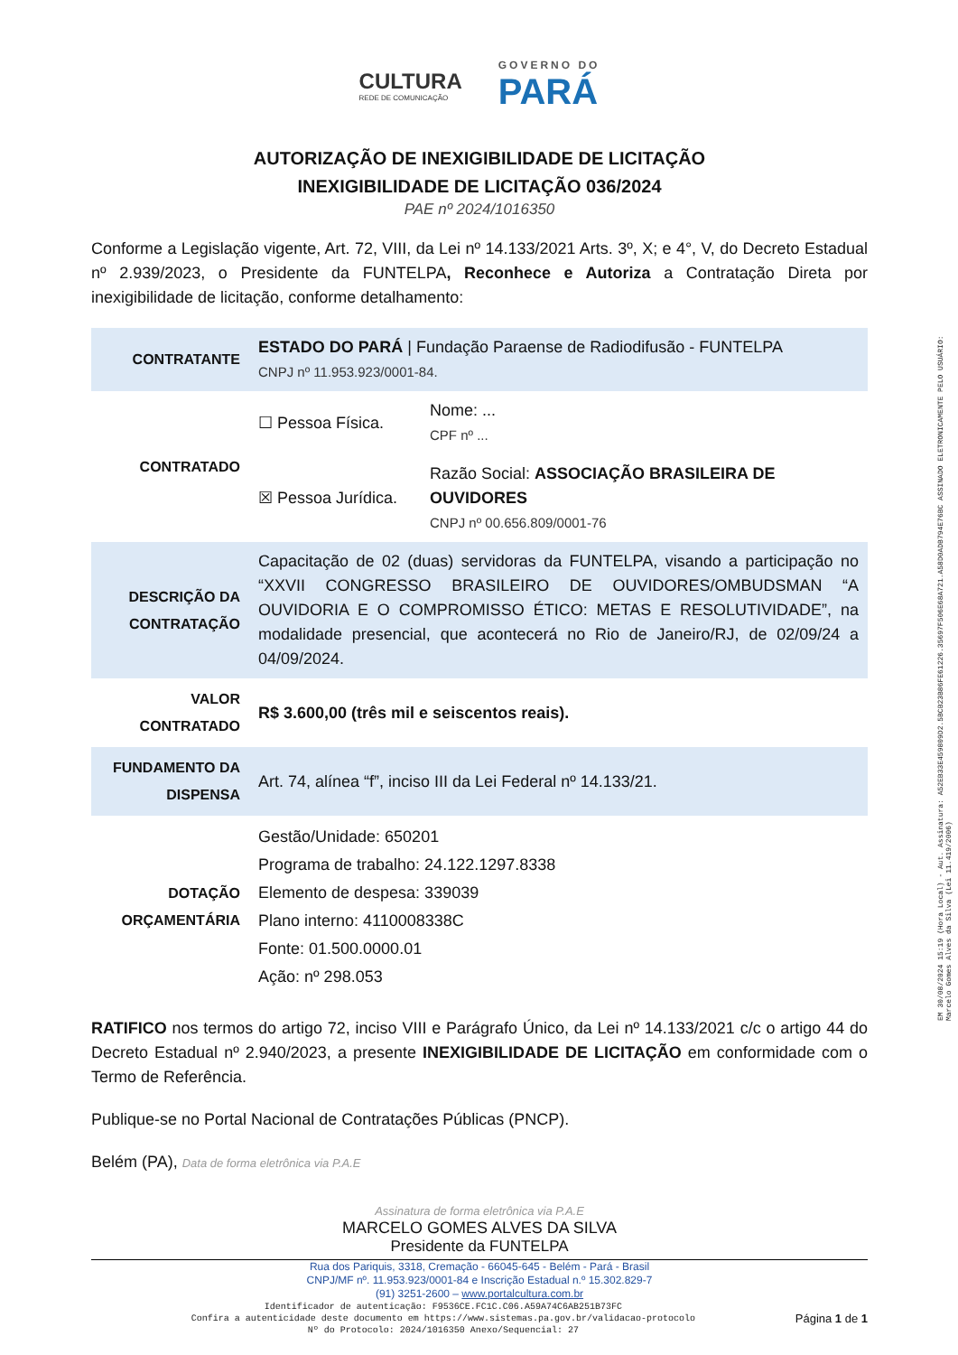CULTURA
REDE DE COMUNICAÇÃO
GOVERNO DO
PARÁ
AUTORIZAÇÃO DE INEXIGIBILIDADE DE LICITAÇÃO
INEXIGIBILIDADE DE LICITAÇÃO 036/2024
PAE nº 2024/1016350
Conforme a Legislação vigente, Art. 72, VIII, da Lei nº 14.133/2021 Arts. 3º, X; e 4°, V, do Decreto Estadual nº 2.939/2023, o Presidente da FUNTELPA, Reconhece e Autoriza a Contratação Direta por inexigibilidade de licitação, conforme detalhamento:
| CONTRATANTE | ESTADO DO PARÁ / Fundação Paraense de Radiodifusão - FUNTELPA CNPJ nº 11.953.923/0001-84. | |
| CONTRATADO | ☐ Pessoa Física. | Nome: ... CPF nº ... |
| | ☒ Pessoa Jurídica. | Razão Social: ASSOCIAÇÃO BRASILEIRA DE OUVIDORES CNPJ nº 00.656.809/0001-76 |
| DESCRIÇÃO DA CONTRATAÇÃO | Capacitação de 02 (duas) servidoras da FUNTELPA, visando a participação no “XXVII CONGRESSO BRASILEIRO DE OUVIDORES/OMBUDSMAN “A OUVIDORIA E O COMPROMISSO ÉTICO: METAS E RESOLUTIVIDADE”, na modalidade presencial, que acontecerá no Rio de Janeiro/RJ, de 02/09/24 a 04/09/2024. | |
| VALOR CONTRATADO | R$ 3.600,00 (três mil e seiscentos reais). | |
| FUNDAMENTO DA DISPENSA | Art. 74, alínea “f”, inciso III da Lei Federal nº 14.133/21. | |
| DOTAÇÃO ORÇAMENTÁRIA | Gestão/Unidade: 650201 Programa de trabalho: 24.122.1297.8338 Elemento de despesa: 339039 Plano interno: 4110008338C Fonte: 01.500.0000.01 Ação: nº 298.053 | |
RATIFICO nos termos do artigo 72, inciso VIII e Parágrafo Único, da Lei nº 14.133/2021 c/c o artigo 44 do Decreto Estadual nº 2.940/2023, a presente INEXIGIBILIDADE DE LICITAÇÃO em conformidade com o Termo de Referência.
Publique-se no Portal Nacional de Contratações Públicas (PNCP).
Belém (PA), Data de forma eletrônica via P.A.E
Assinatura de forma eletrônica via P.A.E
MARCELO GOMES ALVES DA SILVA
Presidente da FUNTELPA
Rua dos Pariquis, 3318, Cremação - 66045-645 - Belém - Pará - Brasil
CNPJ/MF nº. 11.953.923/0001-84 e Inscrição Estadual n.º 15.302.829-7
(91) 3251-2600 – www.portalcultura.com.br
Identificador de autenticação: F9536CE.FC1C.C06.A59A74C6AB251B73FC
Confira a autenticidade deste documento em https://www.sistemas.pa.gov.br/validacao-protocolo
Nº do Protocolo: 2024/1016350 Anexo/Sequencial: 27
Página 1 de 1
EM 30/08/2024 15:19 (Hora Local) - Aut. Assinatura: A52EB33E459809D2.5BCB23B86FE61226.35697F506E68A721.A58D0ADB794E76BC ASSINADO ELETRONICAMENTE PELO USUÁRIO: Marcelo Gomes Alves da Silva (Lei 11.419/2006)